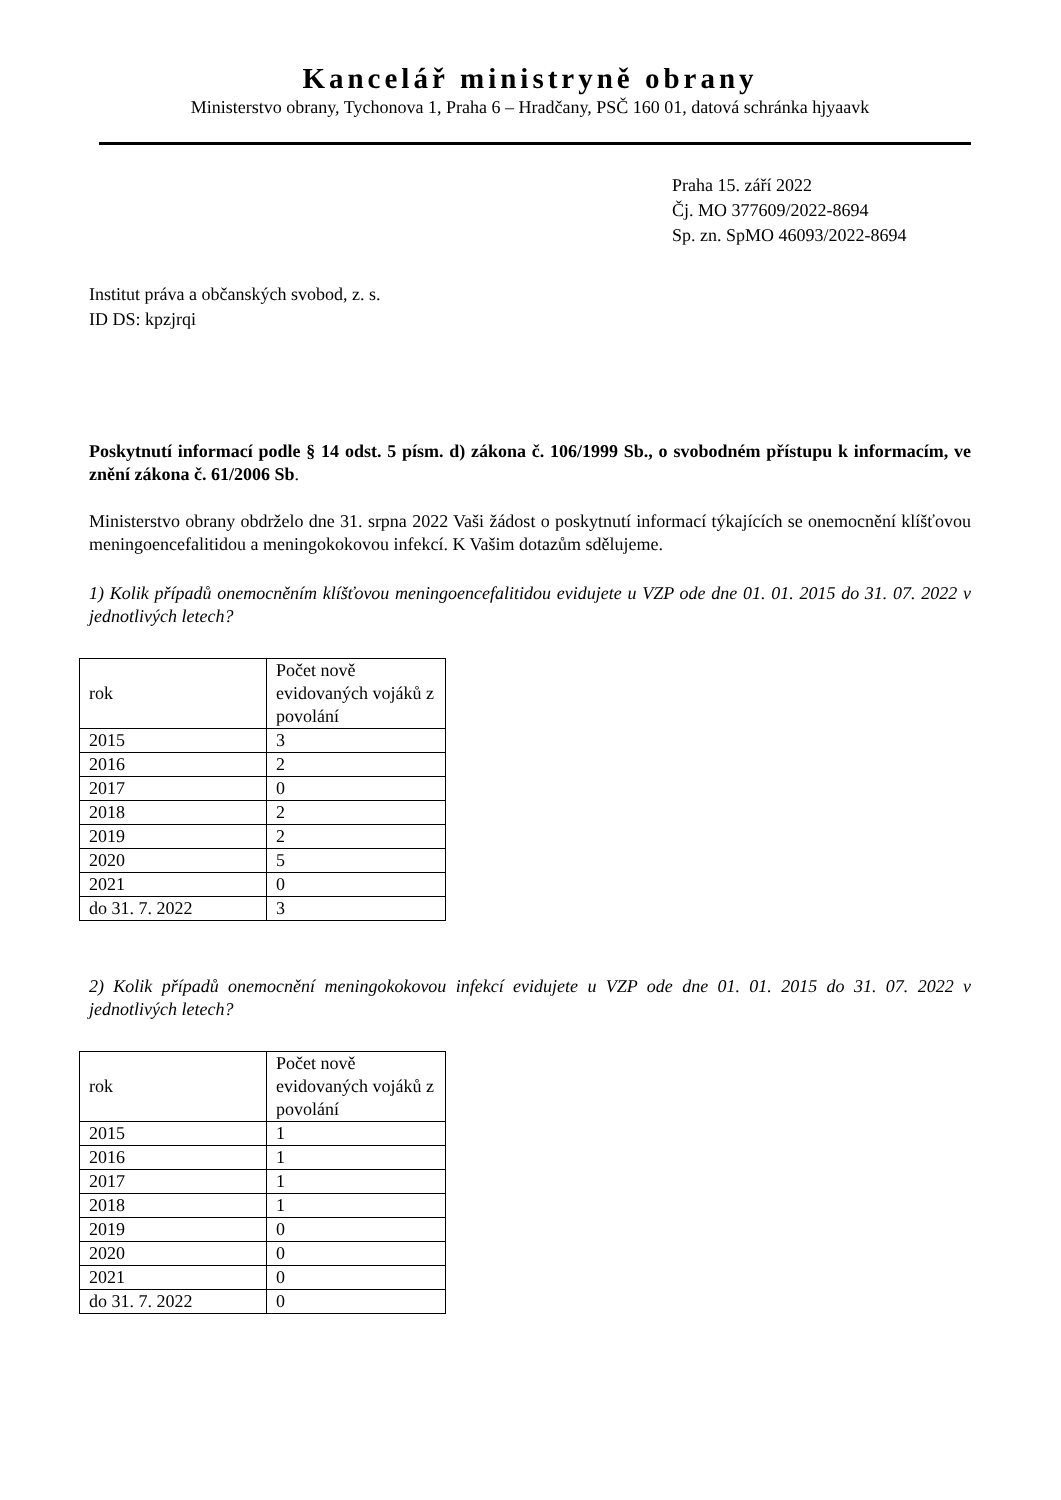Kancelář ministryně obrany
Ministerstvo obrany, Tychonova 1, Praha 6 – Hradčany, PSČ 160 01, datová schránka hjyaavk
Praha 15. září 2022
Čj. MO 377609/2022-8694
Sp. zn. SpMO 46093/2022-8694
Institut práva a občanských svobod, z. s.
ID DS: kpzjrqi
Poskytnutí informací podle § 14 odst. 5 písm. d) zákona č. 106/1999 Sb., o svobodném přístupu k informacím, ve znění zákona č. 61/2006 Sb.
Ministerstvo obrany obdrželo dne 31. srpna 2022 Vaši žádost o poskytnutí informací týkajících se onemocnění klíšťovou meningoencefalitidou a meningokokovou infekcí. K Vašim dotazům sdělujeme.
1) Kolik případů onemocněním klíšťovou meningoencefalitidou evidujete u VZP ode dne 01. 01. 2015 do 31. 07. 2022 v jednotlivých letech?
| rok | Počet nově evidovaných vojáků z povolání |
| --- | --- |
| 2015 | 3 |
| 2016 | 2 |
| 2017 | 0 |
| 2018 | 2 |
| 2019 | 2 |
| 2020 | 5 |
| 2021 | 0 |
| do 31. 7. 2022 | 3 |
2) Kolik případů onemocnění meningokokovou infekcí evidujete u VZP ode dne 01. 01. 2015 do 31. 07. 2022 v jednotlivých letech?
| rok | Počet nově evidovaných vojáků z povolání |
| --- | --- |
| 2015 | 1 |
| 2016 | 1 |
| 2017 | 1 |
| 2018 | 1 |
| 2019 | 0 |
| 2020 | 0 |
| 2021 | 0 |
| do 31. 7. 2022 | 0 |